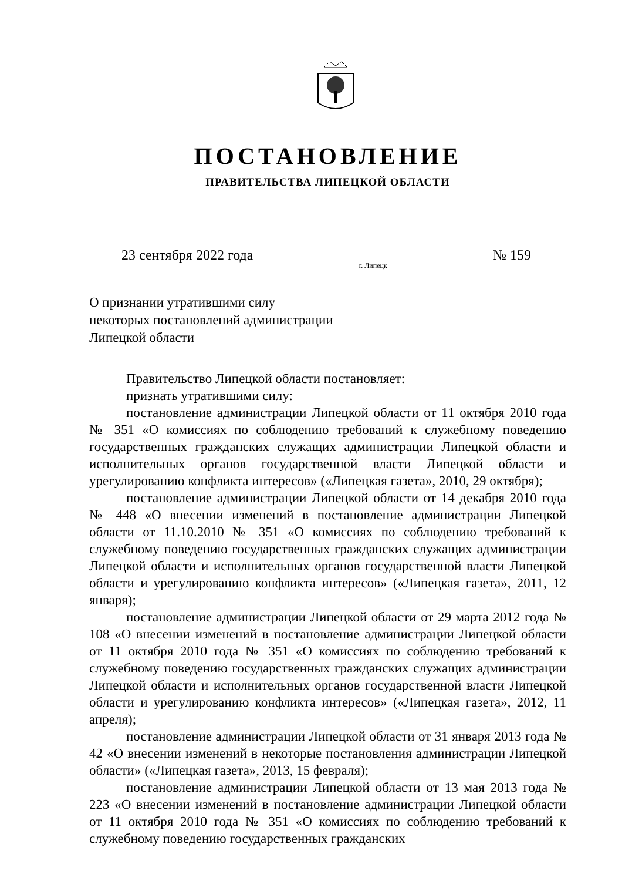ПОСТАНОВЛЕНИЕ
ПРАВИТЕЛЬСТВА ЛИПЕЦКОЙ ОБЛАСТИ
23 сентября 2022 года г. Липецк № 159
О признании утратившими силу
некоторых постановлений администрации
Липецкой области
Правительство Липецкой области постановляет:
признать утратившими силу:
постановление администрации Липецкой области от 11 октября 2010 года № 351 «О комиссиях по соблюдению требований к служебному поведению государственных гражданских служащих администрации Липецкой области и исполнительных органов государственной власти Липецкой области и урегулированию конфликта интересов» («Липецкая газета», 2010, 29 октября);
постановление администрации Липецкой области от 14 декабря 2010 года № 448 «О внесении изменений в постановление администрации Липецкой области от 11.10.2010 № 351 «О комиссиях по соблюдению требований к служебному поведению государственных гражданских служащих администрации Липецкой области и исполнительных органов государственной власти Липецкой области и урегулированию конфликта интересов» («Липецкая газета», 2011, 12 января);
постановление администрации Липецкой области от 29 марта 2012 года № 108 «О внесении изменений в постановление администрации Липецкой области от 11 октября 2010 года № 351 «О комиссиях по соблюдению требований к служебному поведению государственных гражданских служащих администрации Липецкой области и исполнительных органов государственной власти Липецкой области и урегулированию конфликта интересов» («Липецкая газета», 2012, 11 апреля);
постановление администрации Липецкой области от 31 января 2013 года № 42 «О внесении изменений в некоторые постановления администрации Липецкой области» («Липецкая газета», 2013, 15 февраля);
постановление администрации Липецкой области от 13 мая 2013 года № 223 «О внесении изменений в постановление администрации Липецкой области от 11 октября 2010 года № 351 «О комиссиях по соблюдению требований к служебному поведению государственных гражданских